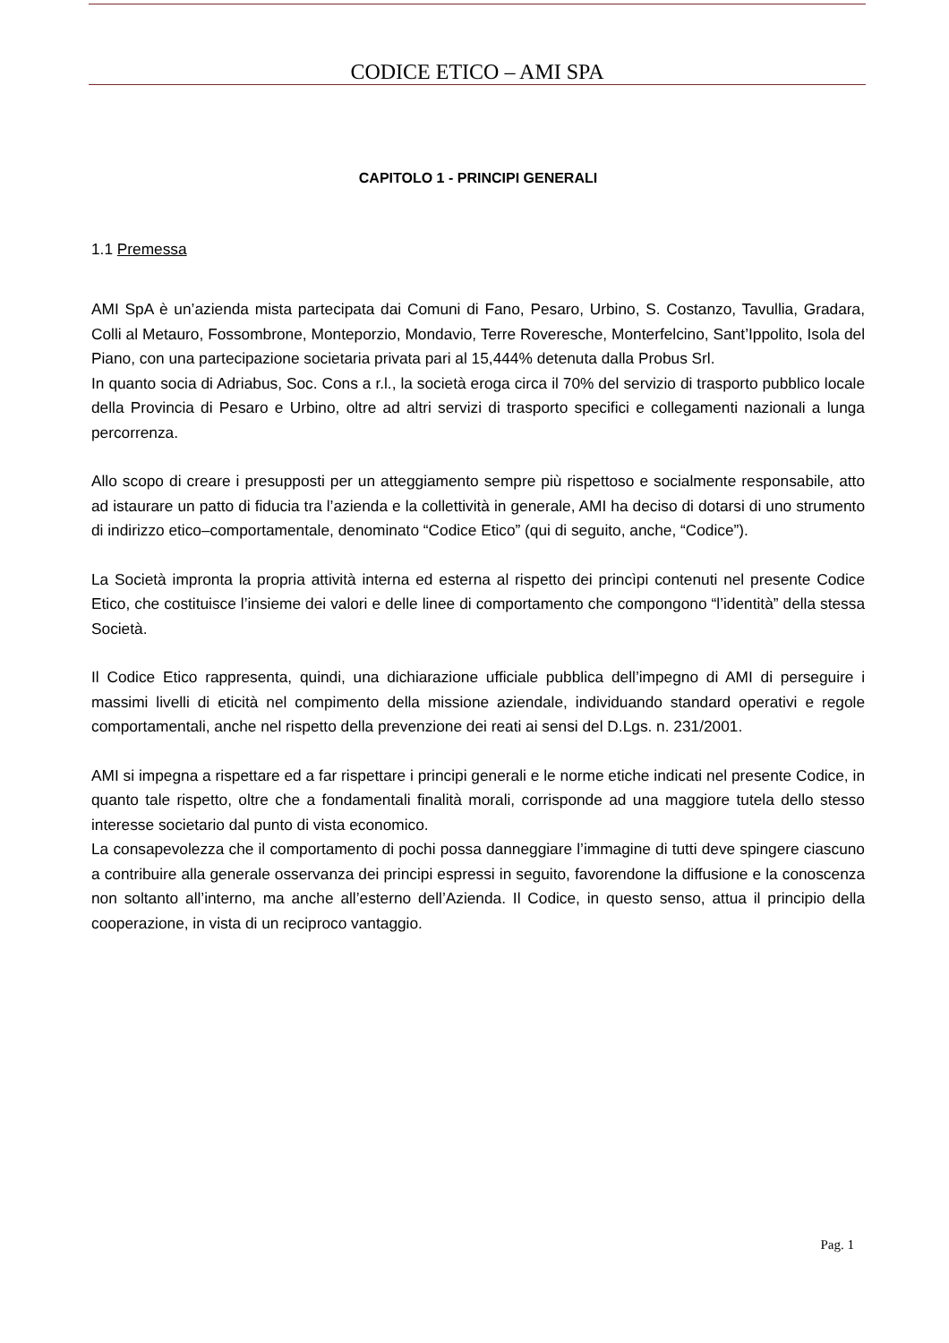CODICE ETICO – AMI SPA
CAPITOLO 1 - PRINCIPI GENERALI
1.1 Premessa
AMI SpA è un’azienda mista partecipata dai Comuni di Fano, Pesaro, Urbino, S. Costanzo, Tavullia, Gradara, Colli al Metauro, Fossombrone, Monteporzio, Mondavio, Terre Roveresche, Monterfelcino, Sant’Ippolito, Isola del Piano, con una partecipazione societaria privata pari al 15,444% detenuta dalla Probus Srl.
In quanto socia di Adriabus, Soc. Cons a r.l., la società eroga circa il 70% del servizio di trasporto pubblico locale della Provincia di Pesaro e Urbino, oltre ad altri servizi di trasporto specifici e collegamenti nazionali a lunga percorrenza.
Allo scopo di creare i presupposti per un atteggiamento sempre più rispettoso e socialmente responsabile, atto ad istaurare un patto di fiducia tra l’azienda e la collettività in generale, AMI ha deciso di dotarsi di uno strumento di indirizzo etico–comportamentale, denominato “Codice Etico” (qui di seguito, anche, “Codice”).
La Società impronta la propria attività interna ed esterna al rispetto dei princìpi contenuti nel presente Codice Etico, che costituisce l’insieme dei valori e delle linee di comportamento che compongono “l’identità” della stessa Società.
Il Codice Etico rappresenta, quindi, una dichiarazione ufficiale pubblica dell’impegno di AMI di perseguire i massimi livelli di eticità nel compimento della missione aziendale, individuando standard operativi e regole comportamentali, anche nel rispetto della prevenzione dei reati ai sensi del D.Lgs. n. 231/2001.
AMI si impegna a rispettare ed a far rispettare i principi generali e le norme etiche indicati nel presente Codice, in quanto tale rispetto, oltre che a fondamentali finalità morali, corrisponde ad una maggiore tutela dello stesso interesse societario dal punto di vista economico.
La consapevolezza che il comportamento di pochi possa danneggiare l’immagine di tutti deve spingere ciascuno a contribuire alla generale osservanza dei principi espressi in seguito, favorendone la diffusione e la conoscenza non soltanto all’interno, ma anche all’esterno dell’Azienda. Il Codice, in questo senso, attua il principio della cooperazione, in vista di un reciproco vantaggio.
Pag. 1